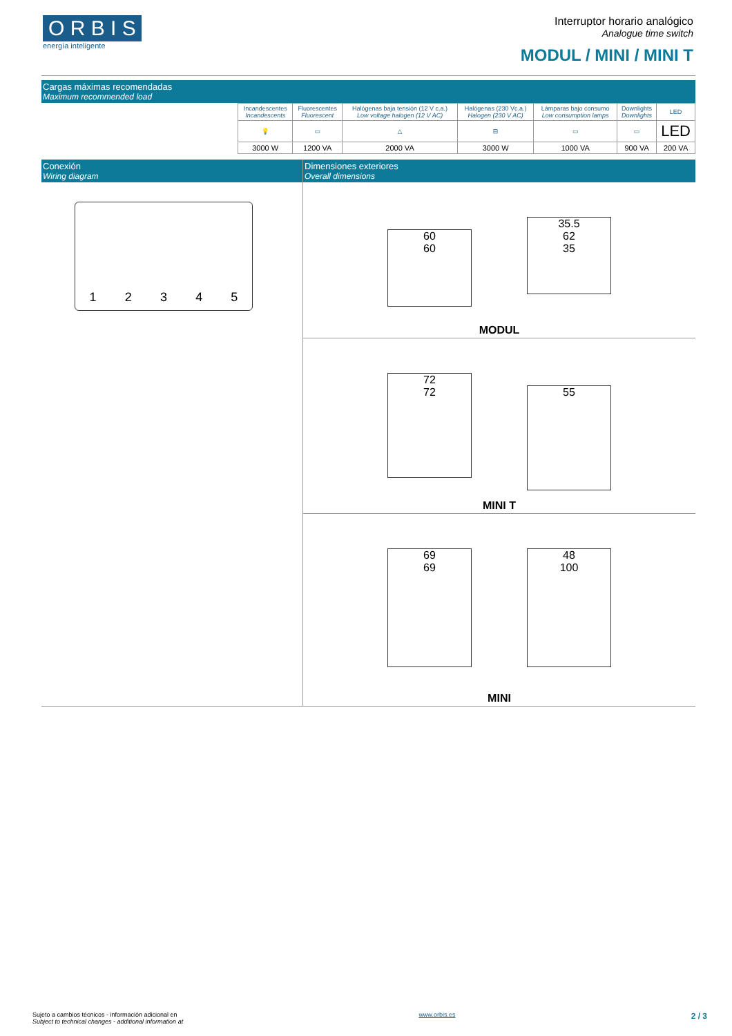O R B I S
energía inteligente
Interruptor horario analógico
Analogue time switch
MODUL / MINI / MINI T
Cargas máximas recomendadas
Maximum recommended load
| | Incandescentes Incandescents | Fluorescentes Fluorescent | Halógenas baja tensión (12 V c.a.) Low voltage halogen (12 V AC) | Halógenas (230 Vc.a.) Halogen (230 V AC) | Lámparas bajo consumo Low consumption lamps | Downlights Downlights | LED |
| | 💡 | ▭ | △ | ⊟ | ▭ | ▭ | LED |
| | 3000 W | 1200 VA | 2000 VA | 3000 W | 1000 VA | 900 VA | 200 VA |
Conexión
Wiring diagram
1 2 3 4 5
Dimensiones exteriores
Overall dimensions
60
60
35.5
62
35
MODUL
72
72
55
MINI T
69
69
48
100
MINI
Sujeto a cambios técnicos - información adicional en
Subject to technical changes - additional information at
www.orbis.es
2 / 3